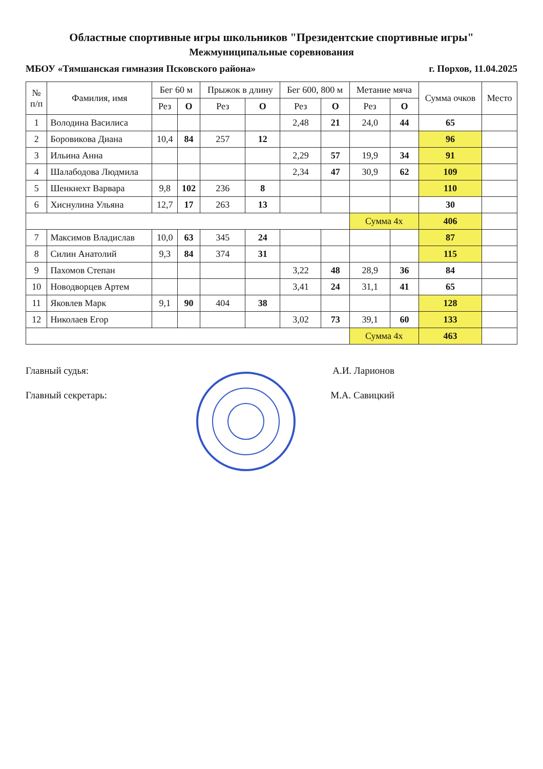Областные спортивные игры школьников "Президентские спортивные игры"
Межмуниципальные соревнования
МБОУ «Тямшанская гимназия Псковского района» г. Порхов, 11.04.2025
| № п/п | Фамилия, имя | Бег 60 м | | Прыжок в длину | | Бег 600, 800 м | | Метание мяча | | Сумма очков | Место |
| --- | --- | --- | --- | --- | --- | --- | --- | --- | --- | --- | --- |
| | | Рез | О | Рез | О | Рез | О | Рез | О | | |
| 1 | Володина Василиса | | | | | 2,48 | 21 | 24,0 | 44 | 65 | |
| 2 | Боровикова Диана | 10,4 | 84 | 257 | 12 | | | | | 96 | |
| 3 | Ильина Анна | | | | | 2,29 | 57 | 19,9 | 34 | 91 | |
| 4 | Шалабодова Людмила | | | | | 2,34 | 47 | 30,9 | 62 | 109 | |
| 5 | Шенкнехт Варвара | 9,8 | 102 | 236 | 8 | | | | | 110 | |
| 6 | Хиснулина Ульяна | 12,7 | 17 | 263 | 13 | | | | | 30 | |
| | | | | | | | | Сумма 4х | | 406 | |
| 7 | Максимов Владислав | 10,0 | 63 | 345 | 24 | | | | | 87 | |
| 8 | Силин Анатолий | 9,3 | 84 | 374 | 31 | | | | | 115 | |
| 9 | Пахомов Степан | | | | | 3,22 | 48 | 28,9 | 36 | 84 | |
| 10 | Новодворцев Артем | | | | | 3,41 | 24 | 31,1 | 41 | 65 | |
| 11 | Яковлев Марк | 9,1 | 90 | 404 | 38 | | | | | 128 | |
| 12 | Николаев Егор | | | | | 3,02 | 73 | 39,1 | 60 | 133 | |
| | | | | | | | | Сумма 4х | | 463 | |
Главный судья: А.И. Ларионов
Главный секретарь: М.А. Савицкий